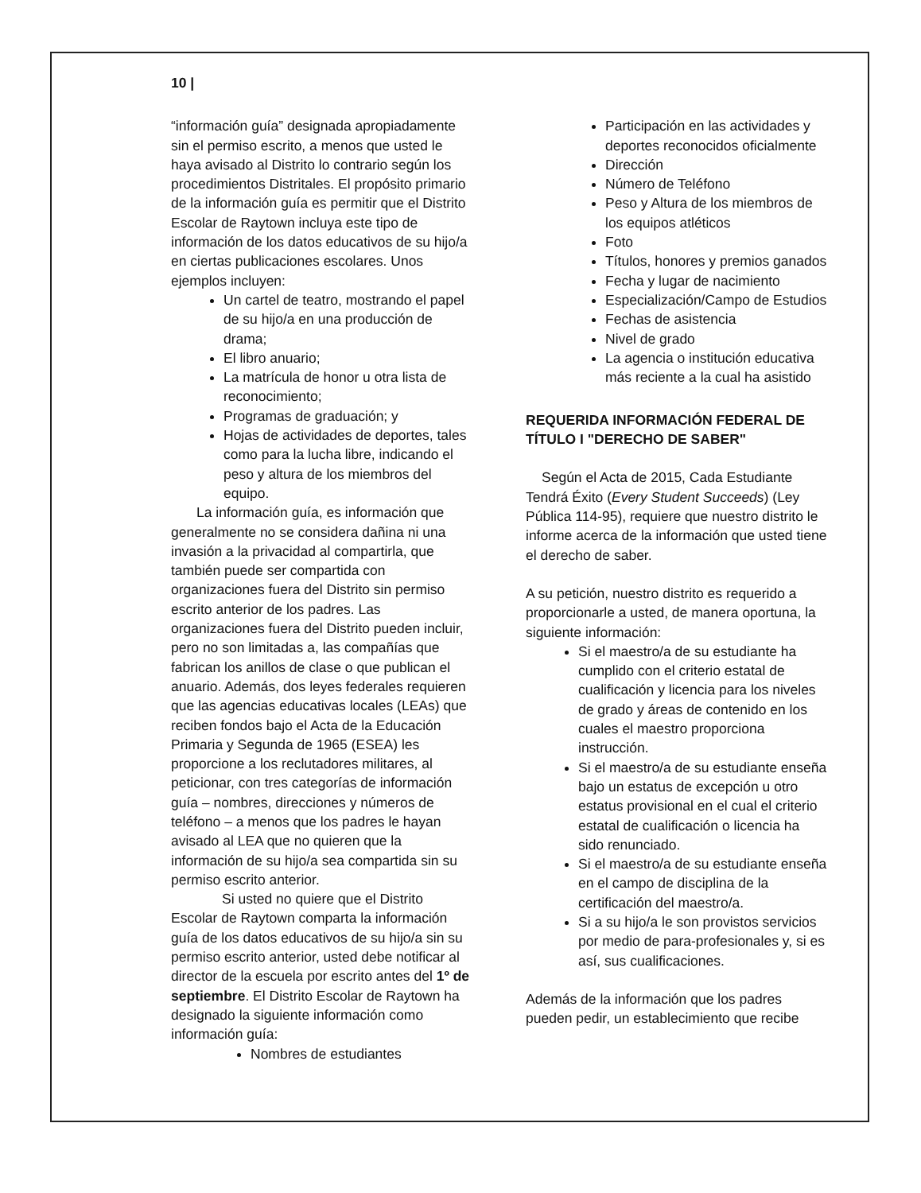10 |
“información guía” designada apropiadamente sin el permiso escrito, a menos que usted le haya avisado al Distrito lo contrario según los procedimientos Distritales. El propósito primario de la información guía es permitir que el Distrito Escolar de Raytown incluya este tipo de información de los datos educativos de su hijo/a en ciertas publicaciones escolares. Unos ejemplos incluyen:
Un cartel de teatro, mostrando el papel de su hijo/a en una producción de drama;
El libro anuario;
La matrícula de honor u otra lista de reconocimiento;
Programas de graduación; y
Hojas de actividades de deportes, tales como para la lucha libre, indicando el peso y altura de los miembros del equipo.
La información guía, es información que generalmente no se considera dañina ni una invasión a la privacidad al compartirla, que también puede ser compartida con organizaciones fuera del Distrito sin permiso escrito anterior de los padres. Las organizaciones fuera del Distrito pueden incluir, pero no son limitadas a, las compañías que fabrican los anillos de clase o que publican el anuario. Además, dos leyes federales requieren que las agencias educativas locales (LEAs) que reciben fondos bajo el Acta de la Educación Primaria y Segunda de 1965 (ESEA) les proporcione a los reclutadores militares, al peticionar, con tres categorías de información guía – nombres, direcciones y números de teléfono – a menos que los padres le hayan avisado al LEA que no quieren que la información de su hijo/a sea compartida sin su permiso escrito anterior.
Si usted no quiere que el Distrito Escolar de Raytown comparta la información guía de los datos educativos de su hijo/a sin su permiso escrito anterior, usted debe notificar al director de la escuela por escrito antes del 1º de septiembre. El Distrito Escolar de Raytown ha designado la siguiente información como información guía:
Nombres de estudiantes
Participación en las actividades y deportes reconocidos oficialmente
Dirección
Número de Teléfono
Peso y Altura de los miembros de los equipos atléticos
Foto
Títulos, honores y premios ganados
Fecha y lugar de nacimiento
Especialización/Campo de Estudios
Fechas de asistencia
Nivel de grado
La agencia o institución educativa más reciente a la cual ha asistido
REQUERIDA INFORMACIÓN FEDERAL DE TÍTULO I "DERECHO DE SABER"
Según el Acta de 2015, Cada Estudiante Tendrá Éxito (Every Student Succeeds) (Ley Pública 114-95), requiere que nuestro distrito le informe acerca de la información que usted tiene el derecho de saber.
A su petición, nuestro distrito es requerido a proporcionarle a usted, de manera oportuna, la siguiente información:
Si el maestro/a de su estudiante ha cumplido con el criterio estatal de cualificación y licencia para los niveles de grado y áreas de contenido en los cuales el maestro proporciona instrucción.
Si el maestro/a de su estudiante enseña bajo un estatus de excepción u otro estatus provisional en el cual el criterio estatal de cualificación o licencia ha sido renunciado.
Si el maestro/a de su estudiante enseña en el campo de disciplina de la certificación del maestro/a.
Si a su hijo/a le son provistos servicios por medio de para-profesionales y, si es así, sus cualificaciones.
Además de la información que los padres pueden pedir, un establecimiento que recibe